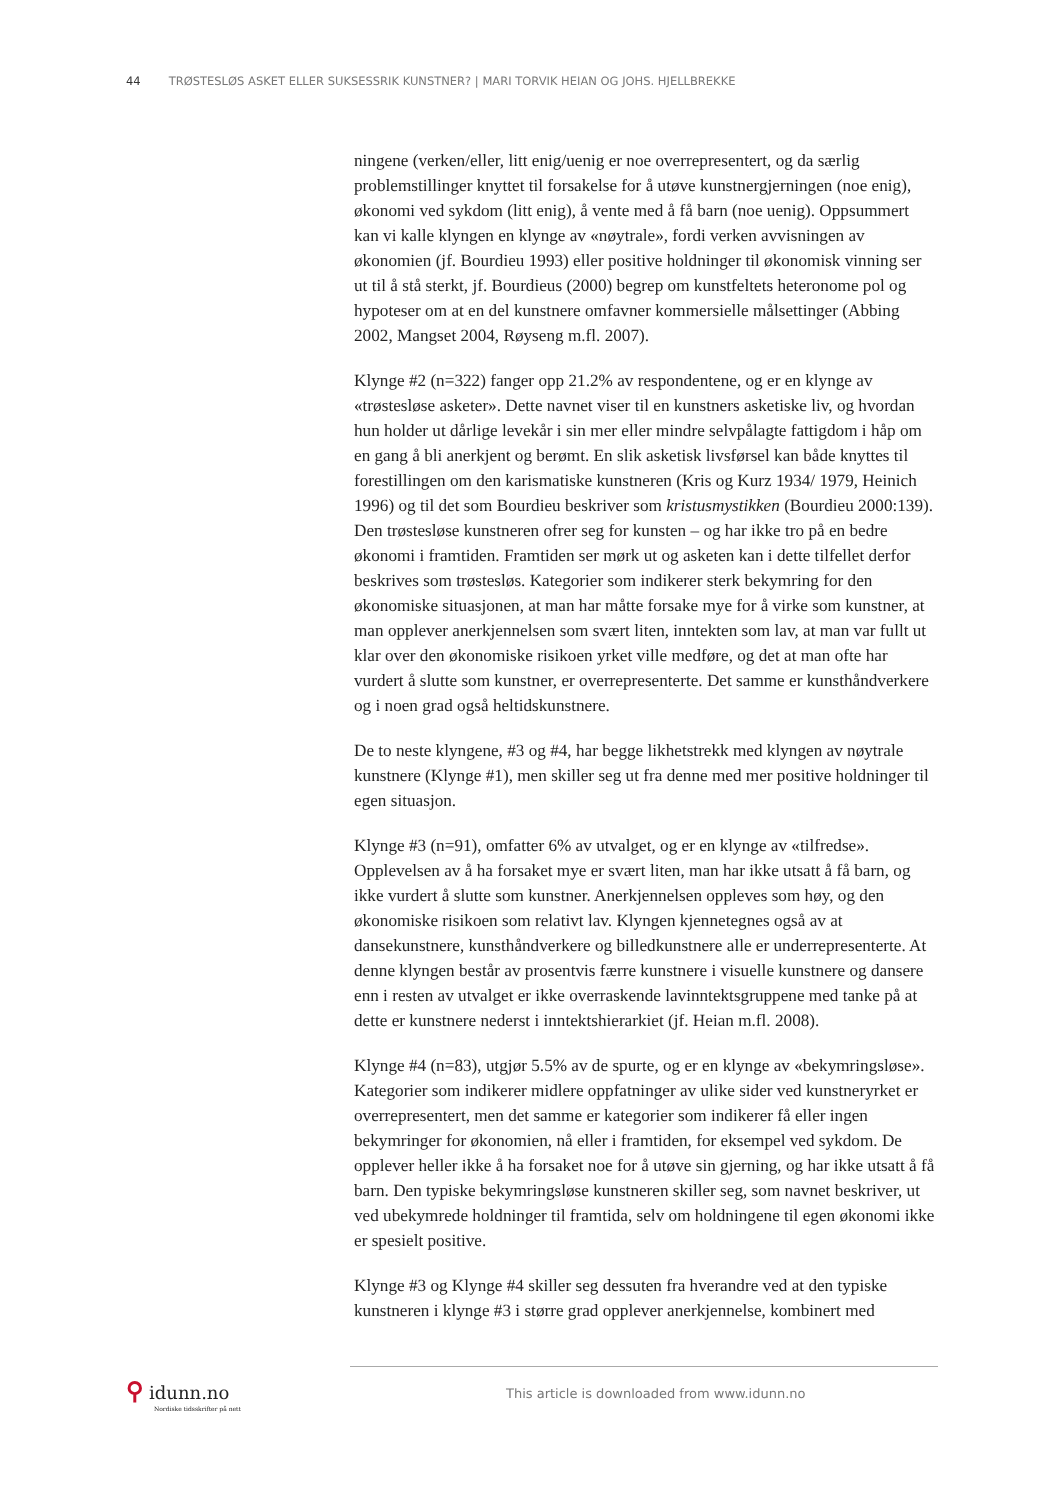44 TRØSTESLØS ASKET ELLER SUKSESSRIK KUNSTNER? | MARI TORVIK HEIAN OG JOHS. HJELLBREKKE
ningene (verken/eller, litt enig/uenig er noe overrepresentert, og da særlig problemstillinger knyttet til forsakelse for å utøve kunstnergjerningen (noe enig), økonomi ved sykdom (litt enig), å vente med å få barn (noe uenig). Oppsummert kan vi kalle klyngen en klynge av «nøytrale», fordi verken avvisningen av økonomien (jf. Bourdieu 1993) eller positive holdninger til økonomisk vinning ser ut til å stå sterkt, jf. Bourdieus (2000) begrep om kunstfeltets heteronome pol og hypoteser om at en del kunstnere omfavner kommersielle målsettinger (Abbing 2002, Mangset 2004, Røyseng m.fl. 2007).
Klynge #2 (n=322) fanger opp 21.2% av respondentene, og er en klynge av «trøstesløse asketer». Dette navnet viser til en kunstners asketiske liv, og hvordan hun holder ut dårlige levekår i sin mer eller mindre selvpålagte fattigdom i håp om en gang å bli anerkjent og berømt. En slik asketisk livsførsel kan både knyttes til forestillingen om den karismatiske kunstneren (Kris og Kurz 1934/ 1979, Heinich 1996) og til det som Bourdieu beskriver som kristusmystikken (Bourdieu 2000:139). Den trøstesløse kunstneren ofrer seg for kunsten – og har ikke tro på en bedre økonomi i framtiden. Framtiden ser mørk ut og asketen kan i dette tilfellet derfor beskrives som trøstesløs. Kategorier som indikerer sterk bekymring for den økonomiske situasjonen, at man har måtte forsake mye for å virke som kunstner, at man opplever anerkjennelsen som svært liten, inntekten som lav, at man var fullt ut klar over den økonomiske risikoen yrket ville medføre, og det at man ofte har vurdert å slutte som kunstner, er overrepresenterte. Det samme er kunsthåndverkere og i noen grad også heltidskunstnere.
De to neste klyngene, #3 og #4, har begge likhetstrekk med klyngen av nøytrale kunstnere (Klynge #1), men skiller seg ut fra denne med mer positive holdninger til egen situasjon.
Klynge #3 (n=91), omfatter 6% av utvalget, og er en klynge av «tilfredse». Opplevelsen av å ha forsaket mye er svært liten, man har ikke utsatt å få barn, og ikke vurdert å slutte som kunstner. Anerkjennelsen oppleves som høy, og den økonomiske risikoen som relativt lav. Klyngen kjennetegnes også av at dansekunstnere, kunsthåndverkere og billedkunstnere alle er underrepresenterte. At denne klyngen består av prosentvis færre kunstnere i visuelle kunstnere og dansere enn i resten av utvalget er ikke overraskende lavinntektsgruppene med tanke på at dette er kunstnere nederst i inntektshierarkiet (jf. Heian m.fl. 2008).
Klynge #4 (n=83), utgjør 5.5% av de spurte, og er en klynge av «bekymringsløse». Kategorier som indikerer midlere oppfatninger av ulike sider ved kunstneryrket er overrepresentert, men det samme er kategorier som indikerer få eller ingen bekymringer for økonomien, nå eller i framtiden, for eksempel ved sykdom. De opplever heller ikke å ha forsaket noe for å utøve sin gjerning, og har ikke utsatt å få barn. Den typiske bekymringsløse kunstneren skiller seg, som navnet beskriver, ut ved ubekymrede holdninger til framtida, selv om holdningene til egen økonomi ikke er spesielt positive.
Klynge #3 og Klynge #4 skiller seg dessuten fra hverandre ved at den typiske kunstneren i klynge #3 i større grad opplever anerkjennelse, kombinert med
⚲ idunn.no
Nordiske tidsskrifter på nett
This article is downloaded from www.idunn.no